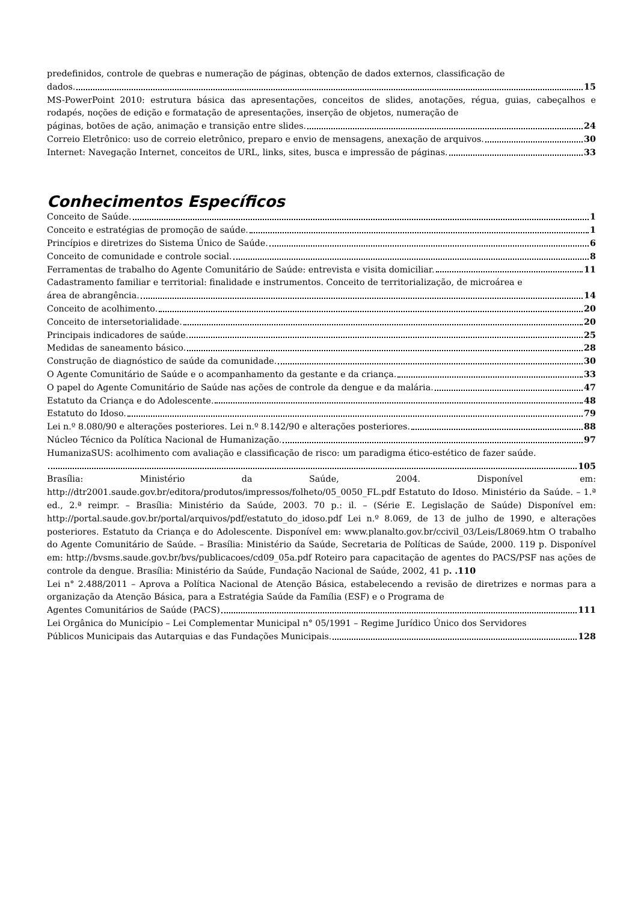predefinidos, controle de quebras e numeração de páginas, obtenção de dados externos, classificação de
dados. 15
MS-PowerPoint 2010: estrutura básica das apresentações, conceitos de slides, anotações, régua, guias, cabeçalhos e rodapés, noções de edição e formatação de apresentações, inserção de objetos, numeração de
páginas, botões de ação, animação e transição entre slides. 24
Correio Eletrônico: uso de correio eletrônico, preparo e envio de mensagens, anexação de arquivos. 30
Internet: Navegação Internet, conceitos de URL, links, sites, busca e impressão de páginas. 33
Conhecimentos Específicos
Conceito de Saúde. 1
Conceito e estratégias de promoção de saúde. 1
Princípios e diretrizes do Sistema Único de Saúde. 6
Conceito de comunidade e controle social. 8
Ferramentas de trabalho do Agente Comunitário de Saúde: entrevista e visita domiciliar. 11
Cadastramento familiar e territorial: finalidade e instrumentos. Conceito de territorialização, de microárea e
área de abrangência. 14
Conceito de acolhimento. 20
Conceito de intersetorialidade. 20
Principais indicadores de saúde. 25
Medidas de saneamento básico. 28
Construção de diagnóstico de saúde da comunidade. 30
O Agente Comunitário de Saúde e o acompanhamento da gestante e da criança. 33
O papel do Agente Comunitário de Saúde nas ações de controle da dengue e da malária. 47
Estatuto da Criança e do Adolescente. 48
Estatuto do Idoso. 79
Lei n.º 8.080/90 e alterações posteriores. Lei n.º 8.142/90 e alterações posteriores. 88
Núcleo Técnico da Política Nacional de Humanização. 97
HumanizaSUS: acolhimento com avaliação e classificação de risco: um paradigma ético-estético de fazer saúde.
105
Brasília: Ministério da Saúde, 2004. Disponível em: http://dtr2001.saude.gov.br/editora/produtos/impressos/folheto/05_0050_FL.pdf Estatuto do Idoso. Ministério da Saúde. – 1.ª ed., 2.ª reimpr. – Brasília: Ministério da Saúde, 2003. 70 p.: il. – (Série E. Legislação de Saúde) Disponível em: http://portal.saude.gov.br/portal/arquivos/pdf/estatuto_do_idoso.pdf Lei n.º 8.069, de 13 de julho de 1990, e alterações posteriores. Estatuto da Criança e do Adolescente. Disponível em: www.planalto.gov.br/ccivil_03/Leis/L8069.htm O trabalho do Agente Comunitário de Saúde. – Brasília: Ministério da Saúde, Secretaria de Políticas de Saúde, 2000. 119 p. Disponível em: http://bvsms.saude.gov.br/bvs/publicacoes/cd09_05a.pdf Roteiro para capacitação de agentes do PACS/PSF nas ações de controle da dengue. Brasília: Ministério da Saúde, Fundação Nacional de Saúde, 2002, 41 p. .110
Lei n° 2.488/2011 – Aprova a Política Nacional de Atenção Básica, estabelecendo a revisão de diretrizes e normas para a organização da Atenção Básica, para a Estratégia Saúde da Família (ESF) e o Programa de
Agentes Comunitários de Saúde (PACS) 111
Lei Orgânica do Município – Lei Complementar Municipal n° 05/1991 – Regime Jurídico Único dos Servidores
Públicos Municipais das Autarquias e das Fundações Municipais. 128